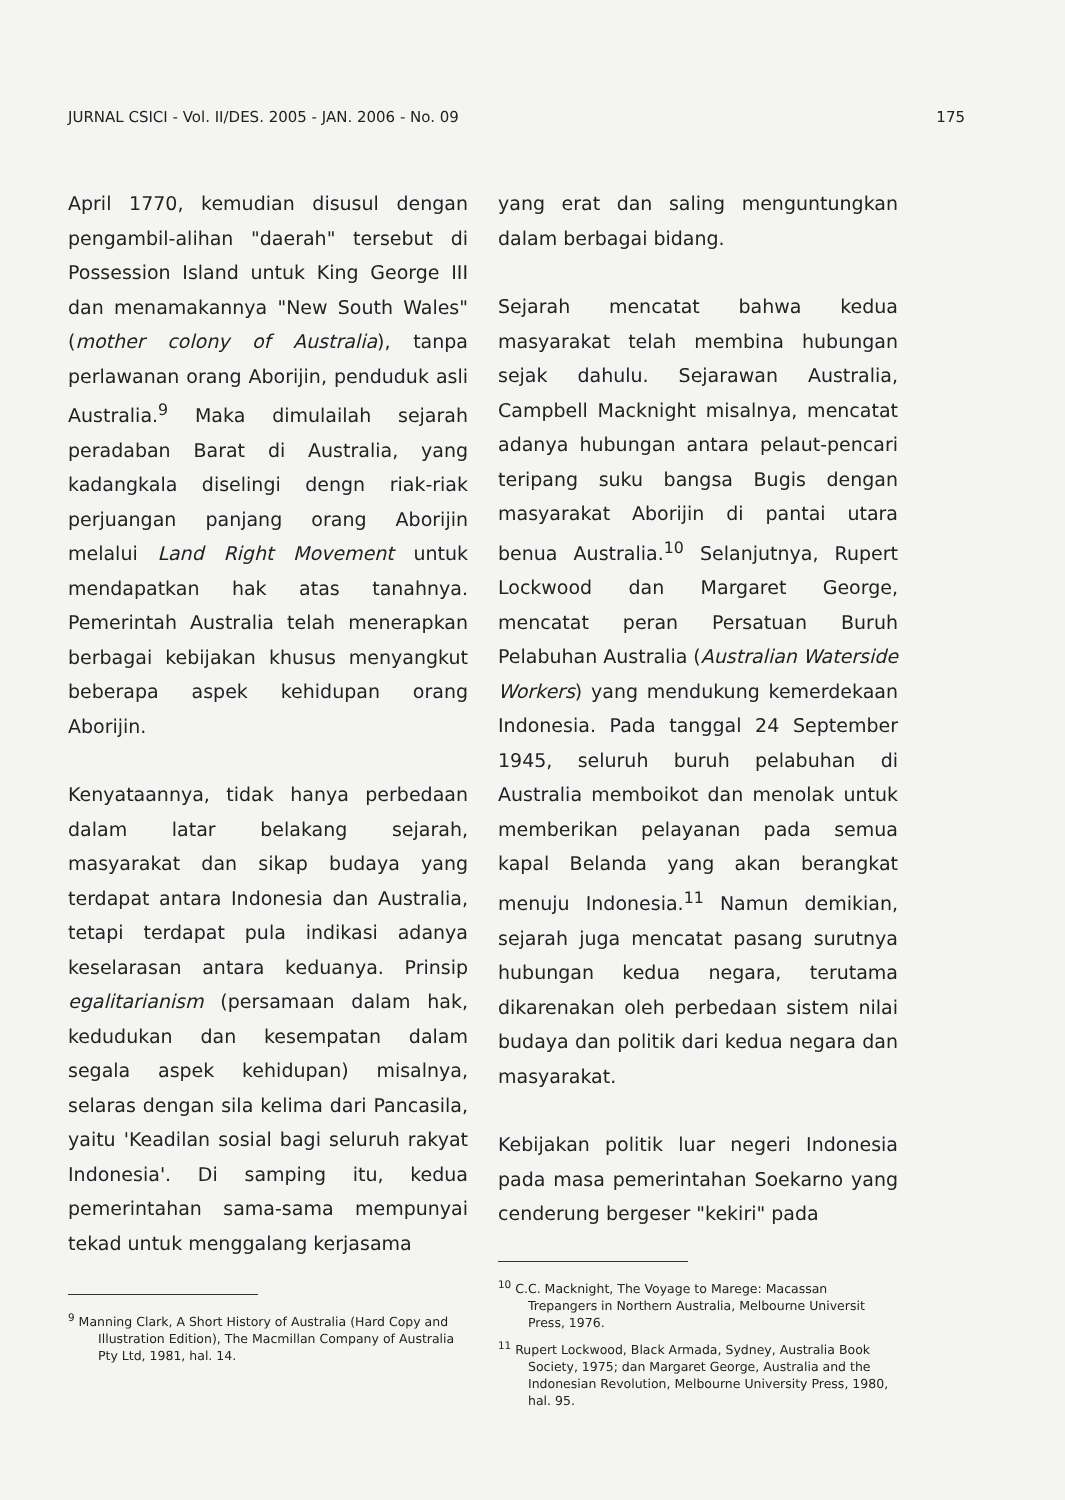JURNAL CSICI - Vol. II/DES. 2005 - JAN. 2006 - No. 09 175
April 1770, kemudian disusul dengan pengambil-alihan "daerah" tersebut di Possession Island untuk King George III dan menamakannya "New South Wales" (mother colony of Australia), tanpa perlawanan orang Aborijin, penduduk asli Australia.<sup>9</sup> Maka dimulailah sejarah peradaban Barat di Australia, yang kadangkala diselingi dengn riak-riak perjuangan panjang orang Aborijin melalui Land Right Movement untuk mendapatkan hak atas tanahnya. Pemerintah Australia telah menerapkan berbagai kebijakan khusus menyangkut beberapa aspek kehidupan orang Aborijin.
Kenyataannya, tidak hanya perbedaan dalam latar belakang sejarah, masyarakat dan sikap budaya yang terdapat antara Indonesia dan Australia, tetapi terdapat pula indikasi adanya keselarasan antara keduanya. Prinsip egalitarianism (persamaan dalam hak, kedudukan dan kesempatan dalam segala aspek kehidupan) misalnya, selaras dengan sila kelima dari Pancasila, yaitu 'Keadilan sosial bagi seluruh rakyat Indonesia'. Di samping itu, kedua pemerintahan sama-sama mempunyai tekad untuk menggalang kerjasama
<sup>9</sup> Manning Clark, A Short History of Australia (Hard Copy and Illustration Edition), The Macmillan Company of Australia Pty Ltd, 1981, hal. 14.
yang erat dan saling menguntungkan dalam berbagai bidang.
Sejarah mencatat bahwa kedua masyarakat telah membina hubungan sejak dahulu. Sejarawan Australia, Campbell Macknight misalnya, mencatat adanya hubungan antara pelaut-pencari teripang suku bangsa Bugis dengan masyarakat Aborijin di pantai utara benua Australia.<sup>10</sup> Selanjutnya, Rupert Lockwood dan Margaret George, mencatat peran Persatuan Buruh Pelabuhan Australia (Australian Waterside Workers) yang mendukung kemerdekaan Indonesia. Pada tanggal 24 September 1945, seluruh buruh pelabuhan di Australia memboikot dan menolak untuk memberikan pelayanan pada semua kapal Belanda yang akan berangkat menuju Indonesia.<sup>11</sup> Namun demikian, sejarah juga mencatat pasang surutnya hubungan kedua negara, terutama dikarenakan oleh perbedaan sistem nilai budaya dan politik dari kedua negara dan masyarakat.
Kebijakan politik luar negeri Indonesia pada masa pemerintahan Soekarno yang cenderung bergeser "kekiri" pada
<sup>10</sup> C.C. Macknight, The Voyage to Marege: Macassan Trepangers in Northern Australia, Melbourne Universit Press, 1976.
<sup>11</sup> Rupert Lockwood, Black Armada, Sydney, Australia Book Society, 1975; dan Margaret George, Australia and the Indonesian Revolution, Melbourne University Press, 1980, hal. 95.